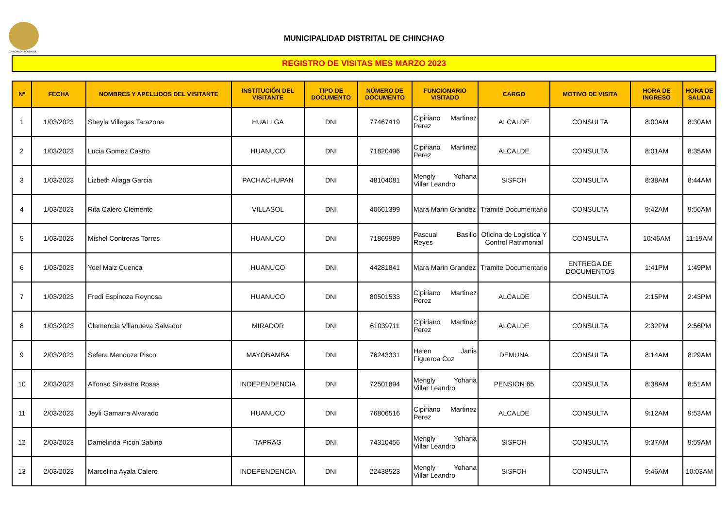CHINCHAO - ACOMAYO
MUNICIPALIDAD DISTRITAL DE CHINCHAO
REGISTRO DE VISITAS MES MARZO 2023
| Nº | FECHA | NOMBRES Y APELLIDOS DEL VISITANTE | INSTITUCIÓN DEL VISITANTE | TIPO DE DOCUMENTO | NÚMERO DE DOCUMENTO | FUNCIONARIO VISITADO | CARGO | MOTIVO DE VISITA | HORA DE INGRESO | HORA DE SALIDA |
| --- | --- | --- | --- | --- | --- | --- | --- | --- | --- | --- |
| 1 | 1/03/2023 | Sheyla Villegas Tarazona | HUALLGA | DNI | 77467419 | Cipiriano Martinez Perez | ALCALDE | CONSULTA | 8:00AM | 8:30AM |
| 2 | 1/03/2023 | Lucia Gomez Castro | HUANUCO | DNI | 71820496 | Cipiriano Martinez Perez | ALCALDE | CONSULTA | 8:01AM | 8:35AM |
| 3 | 1/03/2023 | Lizbeth Aliaga Garcia | PACHACHUPAN | DNI | 48104081 | Mengly Yohana Villar Leandro | SISFOH | CONSULTA | 8:38AM | 8:44AM |
| 4 | 1/03/2023 | Rita Calero Clemente | VILLASOL | DNI | 40661399 | Mara Marin Grandez | Tramite Documentario | CONSULTA | 9:42AM | 9:56AM |
| 5 | 1/03/2023 | Mishel Contreras Torres | HUANUCO | DNI | 71869989 | Pascual Basilio Reyes | Oficina de Logistica Y Control Patrimonial | CONSULTA | 10:46AM | 11:19AM |
| 6 | 1/03/2023 | Yoel Maiz Cuenca | HUANUCO | DNI | 44281841 | Mara Marin Grandez | Tramite Documentario | ENTREGA DE DOCUMENTOS | 1:41PM | 1:49PM |
| 7 | 1/03/2023 | Fredi Espinoza Reynosa | HUANUCO | DNI | 80501533 | Cipiriano Martinez Perez | ALCALDE | CONSULTA | 2:15PM | 2:43PM |
| 8 | 1/03/2023 | Clemencia Villanueva Salvador | MIRADOR | DNI | 61039711 | Cipiriano Martinez Perez | ALCALDE | CONSULTA | 2:32PM | 2:56PM |
| 9 | 2/03/2023 | Sefera Mendoza Pisco | MAYOBAMBA | DNI | 76243331 | Helen Janis Figueroa Coz | DEMUNA | CONSULTA | 8:14AM | 8:29AM |
| 10 | 2/03/2023 | Alfonso Silvestre Rosas | INDEPENDENCIA | DNI | 72501894 | Mengly Yohana Villar Leandro | PENSION 65 | CONSULTA | 8:38AM | 8:51AM |
| 11 | 2/03/2023 | Jeyli Gamarra Alvarado | HUANUCO | DNI | 76806516 | Cipiriano Martinez Perez | ALCALDE | CONSULTA | 9:12AM | 9:53AM |
| 12 | 2/03/2023 | Damelinda Picon Sabino | TAPRAG | DNI | 74310456 | Mengly Yohana Villar Leandro | SISFOH | CONSULTA | 9:37AM | 9:59AM |
| 13 | 2/03/2023 | Marcelina Ayala Calero | INDEPENDENCIA | DNI | 22438523 | Mengly Yohana Villar Leandro | SISFOH | CONSULTA | 9:46AM | 10:03AM |